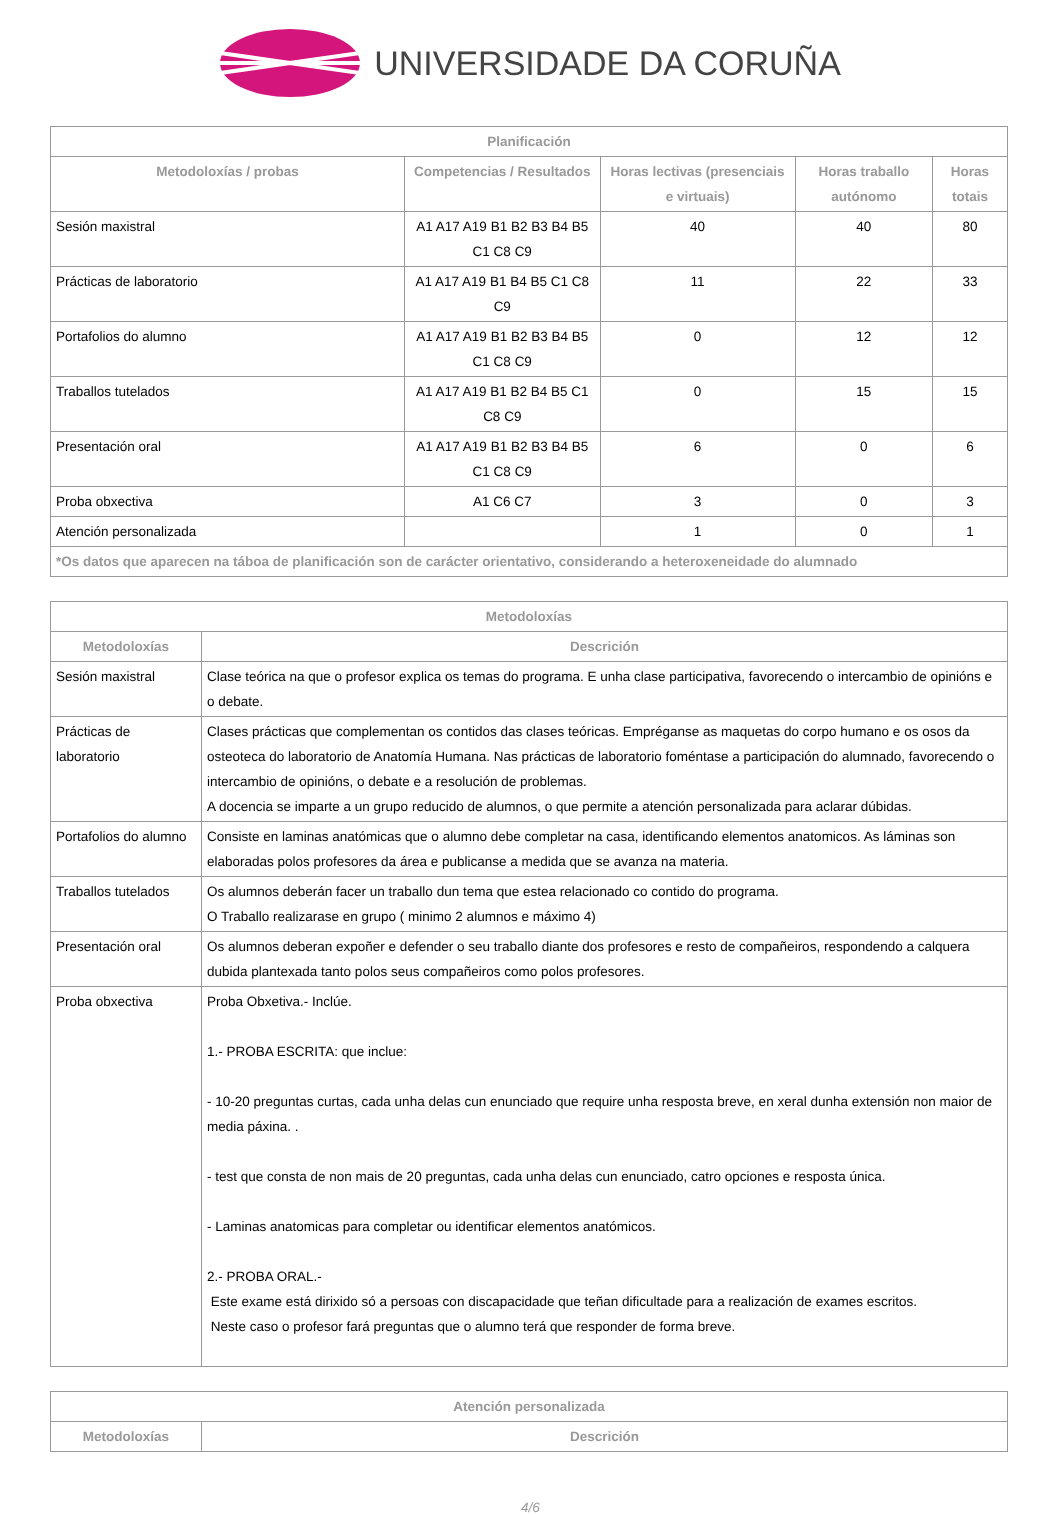UNIVERSIDADE DA CORUÑA
| Planificación | | | | |
| --- | --- | --- | --- | --- |
| Metodoloxías / probas | Competencias / Resultados | Horas lectivas (presenciais e virtuais) | Horas traballo autónomo | Horas totais |
| Sesión maxistral | A1 A17 A19 B1 B2 B3 B4 B5 C1 C8 C9 | 40 | 40 | 80 |
| Prácticas de laboratorio | A1 A17 A19 B1 B4 B5 C1 C8 C9 | 11 | 22 | 33 |
| Portafolios do alumno | A1 A17 A19 B1 B2 B3 B4 B5 C1 C8 C9 | 0 | 12 | 12 |
| Traballos tutelados | A1 A17 A19 B1 B2 B4 B5 C1 C8 C9 | 0 | 15 | 15 |
| Presentación oral | A1 A17 A19 B1 B2 B3 B4 B5 C1 C8 C9 | 6 | 0 | 6 |
| Proba obxectiva | A1 C6 C7 | 3 | 0 | 3 |
| Atención personalizada | | 1 | 0 | 1 |
| *Os datos que aparecen na táboa de planificación son de carácter orientativo, considerando a heteroxeneidade do alumnado | | | | |
| Metodoloxías | |
| --- | --- |
| Metodoloxías | Descrición |
| Sesión maxistral | Clase teórica na que o profesor explica os temas do programa. E unha clase participativa, favorecendo o intercambio de opinións e o debate. |
| Prácticas de laboratorio | Clases prácticas que complementan os contidos das clases teóricas. Empréganse as maquetas do corpo humano e os osos da osteoteca do laboratorio de Anatomía Humana. Nas prácticas de laboratorio foméntase a participación do alumnado, favorecendo o intercambio de opinións, o debate e a resolución de problemas. A docencia se imparte a un grupo reducido de alumnos, o que permite a atención personalizada para aclarar dúbidas. |
| Portafolios do alumno | Consiste en laminas anatómicas que o alumno debe completar na casa, identificando elementos anatomicos. As láminas son elaboradas polos profesores da área e publicanse a medida que se avanza na materia. |
| Traballos tutelados | Os alumnos deberán facer un traballo dun tema que estea relacionado co contido do programa. O Traballo realizarase en grupo ( minimo 2 alumnos e máximo 4) |
| Presentación oral | Os alumnos deberan expoñer e defender o seu traballo diante dos profesores e resto de compañeiros, respondendo a calquera dubida plantexada tanto polos seus compañeiros como polos profesores. |
| Proba obxectiva | Proba Obxetiva.- Inclúe. 1.- PROBA ESCRITA: que inclue: - 10-20 preguntas curtas, cada unha delas cun enunciado que require unha resposta breve, en xeral dunha extensión non maior de media páxina. . - test que consta de non mais de 20 preguntas, cada unha delas cun enunciado, catro opciones e resposta única. - Laminas anatomicas para completar ou identificar elementos anatómicos. 2.- PROBA ORAL.- Este exame está dirixido só a persoas con discapacidade que teñan dificultade para a realización de exames escritos. Neste caso o profesor fará preguntas que o alumno terá que responder de forma breve. |
| Atención personalizada | |
| --- | --- |
| Metodoloxías | Descrición |
4/6